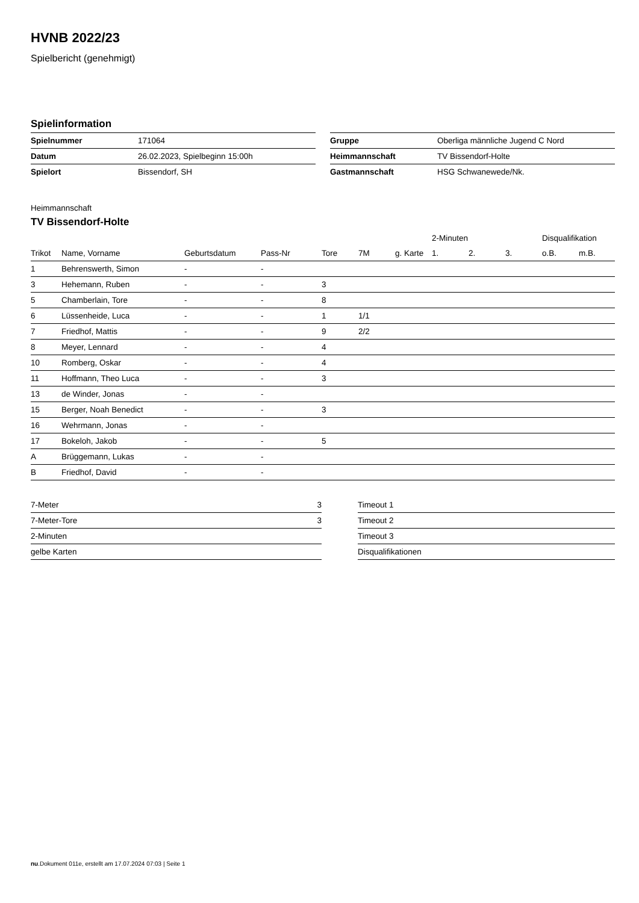HVNB 2022/23
Spielbericht (genehmigt)
Spielinformation
| Spielnummer | 171064 |
| Datum | 26.02.2023, Spielbeginn 15:00h |
| Spielort | Bissendorf, SH |
| Gruppe | Oberliga männliche Jugend C Nord |
| Heimmannschaft | TV Bissendorf-Holte |
| Gastmannschaft | HSG Schwanewede/Nk. |
Heimmannschaft
TV Bissendorf-Holte
| | | | | | | | 2-Minuten | | | Disqualifikation | |
| --- | --- | --- | --- | --- | --- | --- | --- | --- | --- | --- | --- |
| Trikot | Name, Vorname | Geburtsdatum | Pass-Nr | Tore | 7M | g. Karte | 1. | 2. | 3. | o.B. | m.B. |
| 1 | Behrenswerth, Simon | - | - | | | | | | | | |
| 3 | Hehemann, Ruben | - | - | 3 | | | | | | | |
| 5 | Chamberlain, Tore | - | - | 8 | | | | | | | |
| 6 | Lüssenheide, Luca | - | - | 1 | 1/1 | | | | | | |
| 7 | Friedhof, Mattis | - | - | 9 | 2/2 | | | | | | |
| 8 | Meyer, Lennard | - | - | 4 | | | | | | | |
| 10 | Romberg, Oskar | - | - | 4 | | | | | | | |
| 11 | Hoffmann, Theo Luca | - | - | 3 | | | | | | | |
| 13 | de Winder, Jonas | - | - | | | | | | | | |
| 15 | Berger, Noah Benedict | - | - | 3 | | | | | | | |
| 16 | Wehrmann, Jonas | - | - | | | | | | | | |
| 17 | Bokeloh, Jakob | - | - | 5 | | | | | | | |
| A | Brüggemann, Lukas | - | - | | | | | | | | |
| B | Friedhof, David | - | - | | | | | | | | |
| 7-Meter | 3 |
| 7-Meter-Tore | 3 |
| 2-Minuten | |
| gelbe Karten | |
| Timeout 1 |
| Timeout 2 |
| Timeout 3 |
| Disqualifikationen |
nu.Dokument 011e, erstellt am 17.07.2024 07:03 | Seite 1